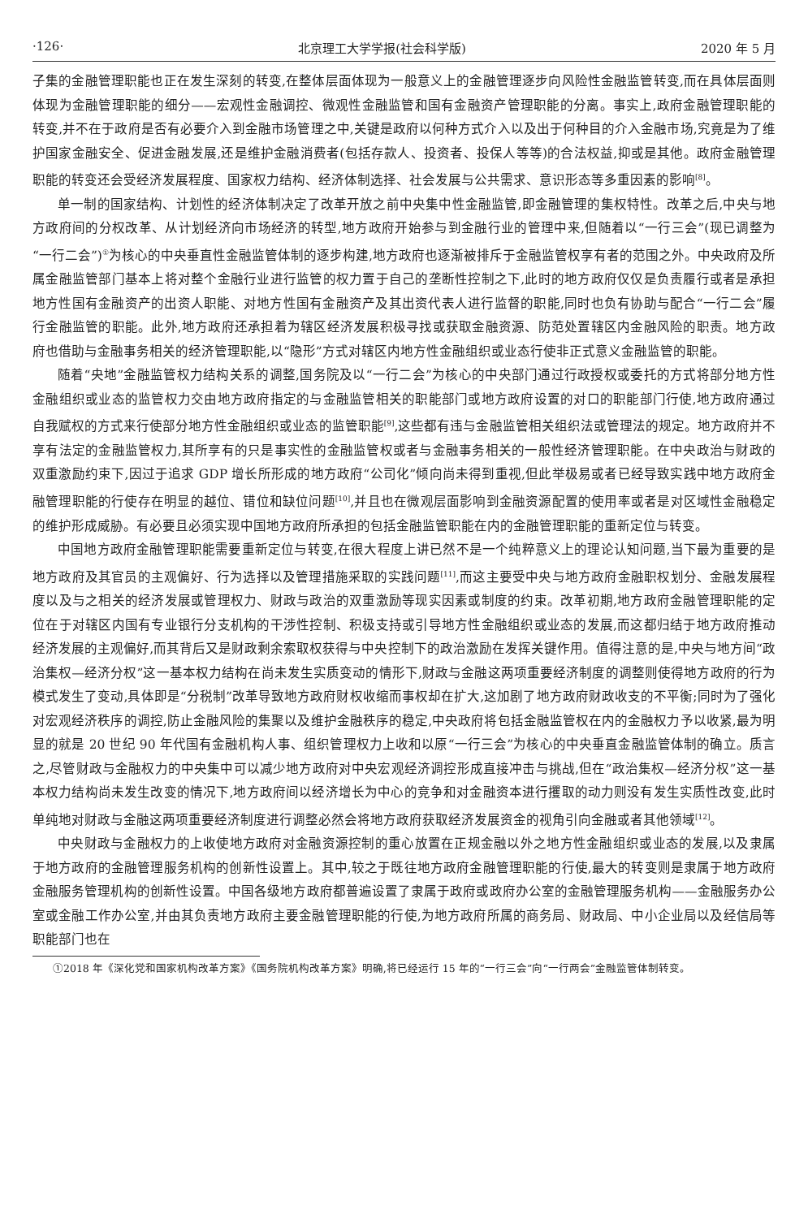·126· 北京理工大学学报(社会科学版) 2020 年 5 月
子集的金融管理职能也正在发生深刻的转变,在整体层面体现为一般意义上的金融管理逐步向风险性金融监管转变,而在具体层面则体现为金融管理职能的细分——宏观性金融调控、微观性金融监管和国有金融资产管理职能的分离。事实上,政府金融管理职能的转变,并不在于政府是否有必要介入到金融市场管理之中,关键是政府以何种方式介入以及出于何种目的介入金融市场,究竟是为了维护国家金融安全、促进金融发展,还是维护金融消费者(包括存款人、投资者、投保人等等)的合法权益,抑或是其他。政府金融管理职能的转变还会受经济发展程度、国家权力结构、经济体制选择、社会发展与公共需求、意识形态等多重因素的影响<sup>[8]</sup>。
单一制的国家结构、计划性的经济体制决定了改革开放之前中央集中性金融监管,即金融管理的集权特性。改革之后,中央与地方政府间的分权改革、从计划经济向市场经济的转型,地方政府开始参与到金融行业的管理中来,但随着以“一行三会”(现已调整为“一行二会”)<sup>①</sup>为核心的中央垂直性金融监管体制的逐步构建,地方政府也逐渐被排斥于金融监管权享有者的范围之外。中央政府及所属金融监管部门基本上将对整个金融行业进行监管的权力置于自己的垄断性控制之下,此时的地方政府仅仅是负责履行或者是承担地方性国有金融资产的出资人职能、对地方性国有金融资产及其出资代表人进行监督的职能,同时也负有协助与配合“一行二会”履行金融监管的职能。此外,地方政府还承担着为辖区经济发展积极寻找或获取金融资源、防范处置辖区内金融风险的职责。地方政府也借助与金融事务相关的经济管理职能,以“隐形”方式对辖区内地方性金融组织或业态行使非正式意义金融监管的职能。
随着“央地”金融监管权力结构关系的调整,国务院及以“一行二会”为核心的中央部门通过行政授权或委托的方式将部分地方性金融组织或业态的监管权力交由地方政府指定的与金融监管相关的职能部门或地方政府设置的对口的职能部门行使,地方政府通过自我赋权的方式来行使部分地方性金融组织或业态的监管职能<sup>[9]</sup>,这些都有违与金融监管相关组织法或管理法的规定。地方政府并不享有法定的金融监管权力,其所享有的只是事实性的金融监管权或者与金融事务相关的一般性经济管理职能。在中央政治与财政的双重激励约束下,因过于追求 GDP 增长所形成的地方政府“公司化”倾向尚未得到重视,但此举极易或者已经导致实践中地方政府金融管理职能的行使存在明显的越位、错位和缺位问题<sup>[10]</sup>,并且也在微观层面影响到金融资源配置的使用率或者是对区域性金融稳定的维护形成威胁。有必要且必须实现中国地方政府所承担的包括金融监管职能在内的金融管理职能的重新定位与转变。
中国地方政府金融管理职能需要重新定位与转变,在很大程度上讲已然不是一个纯粹意义上的理论认知问题,当下最为重要的是地方政府及其官员的主观偏好、行为选择以及管理措施采取的实践问题<sup>[11]</sup>,而这主要受中央与地方政府金融职权划分、金融发展程度以及与之相关的经济发展或管理权力、财政与政治的双重激励等现实因素或制度的约束。改革初期,地方政府金融管理职能的定位在于对辖区内国有专业银行分支机构的干涉性控制、积极支持或引导地方性金融组织或业态的发展,而这都归结于地方政府推动经济发展的主观偏好,而其背后又是财政剩余索取权获得与中央控制下的政治激励在发挥关键作用。值得注意的是,中央与地方间“政治集权—经济分权”这一基本权力结构在尚未发生实质变动的情形下,财政与金融这两项重要经济制度的调整则使得地方政府的行为模式发生了变动,具体即是“分税制”改革导致地方政府财权收缩而事权却在扩大,这加剧了地方政府财政收支的不平衡;同时为了强化对宏观经济秩序的调控,防止金融风险的集聚以及维护金融秩序的稳定,中央政府将包括金融监管权在内的金融权力予以收紧,最为明显的就是 20 世纪 90 年代国有金融机构人事、组织管理权力上收和以原“一行三会”为核心的中央垂直金融监管体制的确立。质言之,尽管财政与金融权力的中央集中可以减少地方政府对中央宏观经济调控形成直接冲击与挑战,但在“政治集权—经济分权”这一基本权力结构尚未发生改变的情况下,地方政府间以经济增长为中心的竞争和对金融资本进行攫取的动力则没有发生实质性改变,此时单纯地对财政与金融这两项重要经济制度进行调整必然会将地方政府获取经济发展资金的视角引向金融或者其他领域<sup>[12]</sup>。
中央财政与金融权力的上收使地方政府对金融资源控制的重心放置在正规金融以外之地方性金融组织或业态的发展,以及隶属于地方政府的金融管理服务机构的创新性设置上。其中,较之于既往地方政府金融管理职能的行使,最大的转变则是隶属于地方政府金融服务管理机构的创新性设置。中国各级地方政府都普遍设置了隶属于政府或政府办公室的金融管理服务机构——金融服务办公室或金融工作办公室,并由其负责地方政府主要金融管理职能的行使,为地方政府所属的商务局、财政局、中小企业局以及经信局等职能部门也在
①2018 年《深化党和国家机构改革方案》《国务院机构改革方案》明确,将已经运行 15 年的“一行三会”向“一行两会”金融监管体制转变。